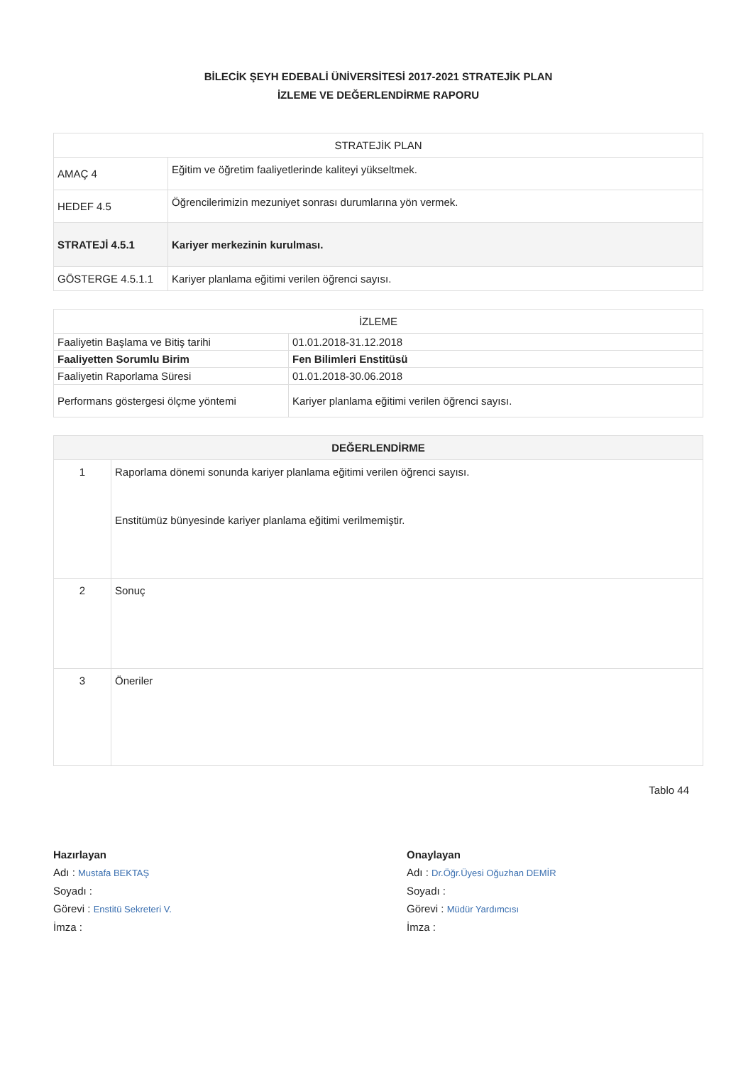BİLECİK ŞEYH EDEBALİ ÜNİVERSİTESİ 2017-2021 STRATEJİK PLAN
İZLEME VE DEĞERLENDİRME RAPORU
| STRATEJİK PLAN | |
| --- | --- |
| AMAÇ 4 | Eğitim ve öğretim faaliyetlerinde kaliteyi yükseltmek. |
| HEDEF 4.5 | Öğrencilerimizin mezuniyet sonrası durumlarına yön vermek. |
| STRATEJİ 4.5.1 | Kariyer merkezinin kurulması. |
| GÖSTERGE 4.5.1.1 | Kariyer planlama eğitimi verilen öğrenci sayısı. |
| İZLEME | |
| --- | --- |
| Faaliyetin Başlama ve Bitiş tarihi | 01.01.2018-31.12.2018 |
| Faaliyetten Sorumlu Birim | Fen Bilimleri Enstitüsü |
| Faaliyetin Raporlama Süresi | 01.01.2018-30.06.2018 |
| Performans göstergesi ölçme yöntemi | Kariyer planlama eğitimi verilen öğrenci sayısı. |
| DEĞERLENDİRME | |
| --- | --- |
| 1 | Raporlama dönemi sonunda kariyer planlama eğitimi verilen öğrenci sayısı. Enstitümüz bünyesinde kariyer planlama eğitimi verilmemiştir. |
| 2 | Sonuç |
| 3 | Öneriler |
Tablo 44
Hazırlayan
Adı : Mustafa BEKTAŞ
Soyadı :
Görevi : Enstitü Sekreteri V.
İmza :
Onaylayan
Adı : Dr.Öğr.Üyesi Oğuzhan DEMİR
Soyadı :
Görevi : Müdür Yardımcısı
İmza :